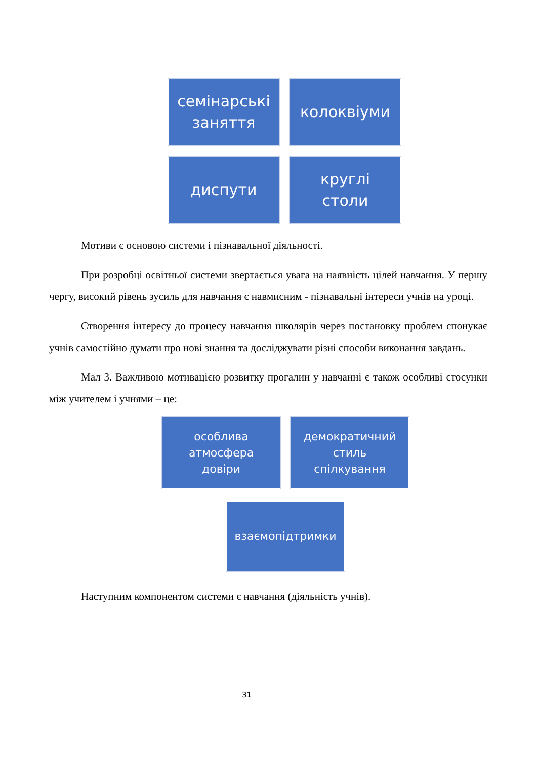семінарські
заняття
колоквіуми
диспути
круглі
столи
Мотиви є основою системи і пізнавальної діяльності.
При розробці освітньої системи звертається увага на наявність цілей навчання. У першу чергу, високий рівень зусиль для навчання є навмисним - пізнавальні інтереси учнів на уроці.
Створення інтересу до процесу навчання школярів через постановку проблем спонукає учнів самостійно думати про нові знання та досліджувати різні способи виконання завдань.
Мал 3. Важливою мотивацією розвитку прогалин у навчанні є також особливі стосунки між учителем і учнями – це:
особлива
атмосфера
довіри
демократичний
стиль
спілкування
взаємопідтримки
Наступним компонентом системи є навчання (діяльність учнів).
31